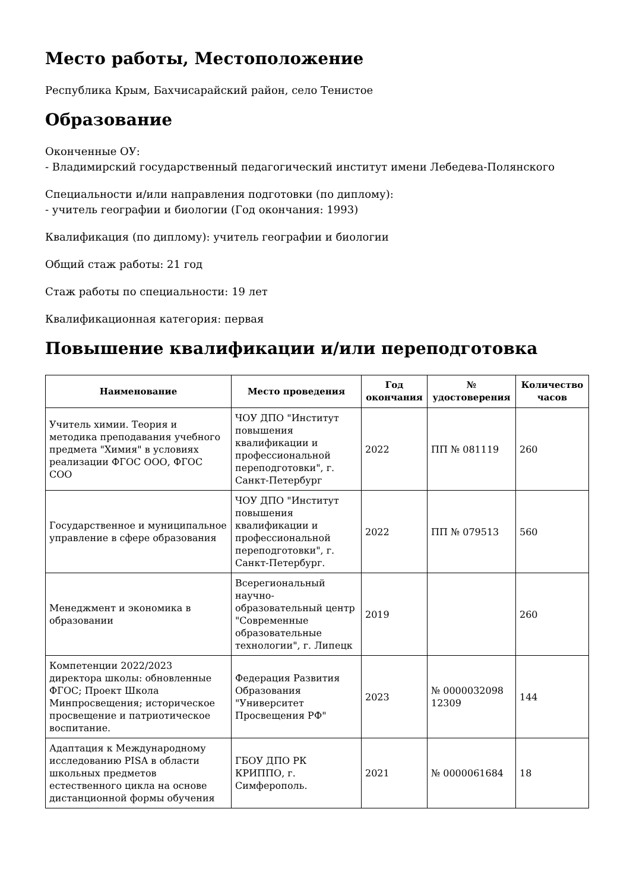Место работы, Местоположение
Республика Крым, Бахчисарайский район, село Тенистое
Образование
Оконченные ОУ:
- Владимирский государственный педагогический институт имени Лебедева-Полянского
Специальности и/или направления подготовки (по диплому):
- учитель географии и биологии (Год окончания: 1993)
Квалификация (по диплому): учитель географии и биологии
Общий стаж работы: 21 год
Стаж работы по специальности: 19 лет
Квалификационная категория: первая
Повышение квалификации и/или переподготовка
| Наименование | Место проведения | Год окончания | № удостоверения | Количество часов |
| --- | --- | --- | --- | --- |
| Учитель химии. Теория и методика преподавания учебного предмета "Химия" в условиях реализации ФГОС ООО, ФГОС СОО | ЧОУ ДПО "Институт повышения квалификации и профессиональной переподготовки", г. Санкт-Петербург | 2022 | ПП № 081119 | 260 |
| Государственное и муниципальное управление в сфере образования | ЧОУ ДПО "Институт повышения квалификации и профессиональной переподготовки", г. Санкт-Петербург. | 2022 | ПП № 079513 | 560 |
| Менеджмент и экономика в образовании | Всерегиональный научно-образовательный центр "Современные образовательные технологии", г. Липецк | 2019 | | 260 |
| Компетенции 2022/2023 директора школы: обновленные ФГОС; Проект Школа Минпросвещения; историческое просвещение и патриотическое воспитание. | Федерация Развития Образования "Университет Просвещения РФ" | 2023 | № 0000032098 12309 | 144 |
| Адаптация к Международному исследованию PISA в области школьных предметов естественного цикла на основе дистанционной формы обучения | ГБОУ ДПО РК КРИППО, г. Симферополь. | 2021 | № 0000061684 | 18 |